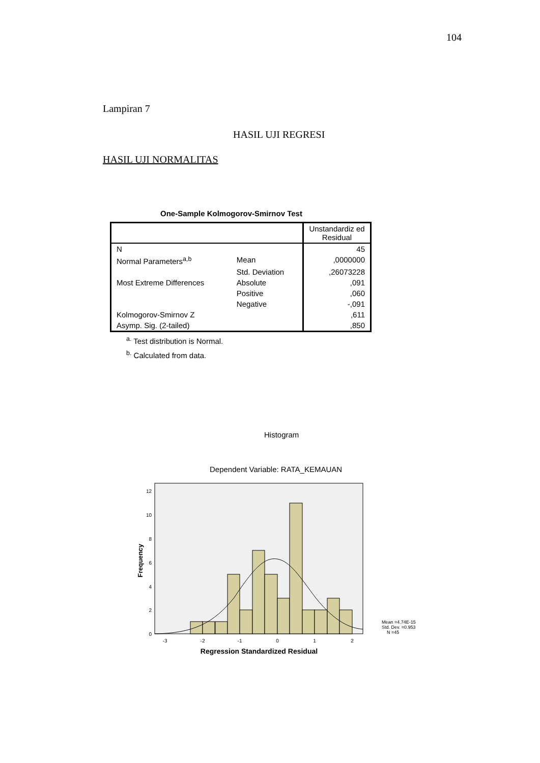104
Lampiran 7
HASIL UJI REGRESI
HASIL UJI NORMALITAS
One-Sample Kolmogorov-Smirnov Test
| | | Unstandardiz ed Residual |
| N | | 45 |
| Normal Parameters<sup>a,b</sup> | Mean | ,0000000 |
| | Std. Deviation | ,26073228 |
| Most Extreme Differences | Absolute | ,091 |
| | Positive | ,060 |
| | Negative | -,091 |
| Kolmogorov-Smirnov Z | | ,611 |
| Asymp. Sig. (2-tailed) | | ,850 |
<sup>a.</sup> Test distribution is Normal.
<sup>b.</sup> Calculated from data.
Histogram
Dependent Variable: RATA_KEMAUAN
0
2
4
6
8
10
12
-3
-2
-1
0
1
2
Regression Standardized Residual
Frequency
Mean =4.74E-15
Std. Dev. =0.953
N =45